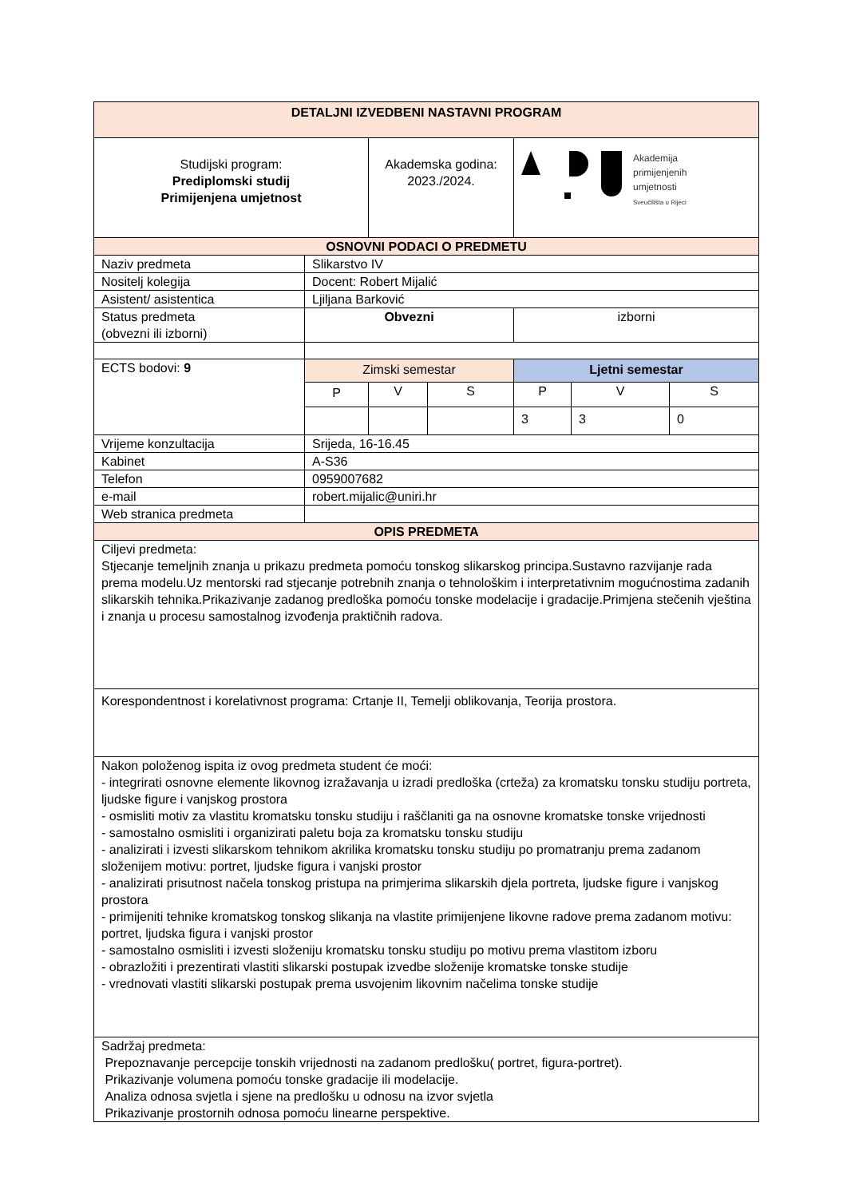| DETALJNI IZVEDBENI NASTAVNI PROGRAM | | | | | | |
| --- | --- | --- | --- | --- | --- | --- |
| Studijski program: Prediplomski studij Primijenjena umjetnost | | Akademska godina: 2023./2024. | | Akademija primijenjenih umjetnosti Sveučilišta u Rijeci | | |
| OSNOVNI PODACI O PREDMETU | | | | | | |
| Naziv predmeta | Slikarstvo IV | | | | | |
| Nositelj kolegija | Docent: Robert Mijalić | | | | | |
| Asistent/ asistentica | Ljiljana Barković | | | | | |
| Status predmeta (obvezni ili izborni) | Obvezni | | | izborni | | |
| ECTS bodovi: 9 | Zimski semestar | | | Ljetni semestar | | |
| | P | V | S | P | V | S |
| | | | | 3 | 3 | 0 |
| Vrijeme konzultacija | Srijeda, 16-16.45 | | | | | |
| Kabinet | A-S36 | | | | | |
| Telefon | 0959007682 | | | | | |
| e-mail | robert.mijalic@uniri.hr | | | | | |
| Web stranica predmeta | | | | | | |
| OPIS PREDMETA | | | | | | |
| Ciljevi predmeta: Stjecanje temeljnih znanja u prikazu predmeta pomoću tonskog slikarskog principa.Sustavno razvijanje rada prema modelu.Uz mentorski rad stjecanje potrebnih znanja o tehnološkim i interpretativnim mogućnostima zadanih slikarskih tehnika.Prikazivanje zadanog predloška pomoću tonske modelacije i gradacije.Primjena stečenih vještina i znanja u procesu samostalnog izvođenja praktičnih radova. | | | | | | |
| Korespondentnost i korelativnost programa: Crtanje II, Temelji oblikovanja, Teorija prostora. | | | | | | |
| Nakon položenog ispita iz ovog predmeta student će moći: - integrirati osnovne elemente likovnog izražavanja u izradi predloška (crteža) za kromatsku tonsku studiju portreta, ljudske figure i vanjskog prostora - osmisliti motiv za vlastitu kromatsku tonsku studiju i raščlaniti ga na osnovne kromatske tonske vrijednosti - samostalno osmisliti i organizirati paletu boja za kromatsku tonsku studiju - analizirati i izvesti slikarskom tehnikom akrilika kromatsku tonsku studiju po promatranju prema zadanom složenijem motivu: portret, ljudske figura i vanjski prostor - analizirati prisutnost načela tonskog pristupa na primjerima slikarskih djela portreta, ljudske figure i vanjskog prostora - primijeniti tehnike kromatskog tonskog slikanja na vlastite primijenjene likovne radove prema zadanom motivu: portret, ljudska figura i vanjski prostor - samostalno osmisliti i izvesti složeniju kromatsku tonsku studiju po motivu prema vlastitom izboru - obrazložiti i prezentirati vlastiti slikarski postupak izvedbe složenije kromatske tonske studije - vrednovati vlastiti slikarski postupak prema usvojenim likovnim načelima tonske studije | | | | | | |
| Sadržaj predmeta: Prepoznavanje percepcije tonskih vrijednosti na zadanom predlošku( portret, figura-portret). Prikazivanje volumena pomoću tonske gradacije ili modelacije. Analiza odnosa svjetla i sjene na predlošku u odnosu na izvor svjetla Prikazivanje prostornih odnosa pomoću linearne perspektive. | | | | | | |